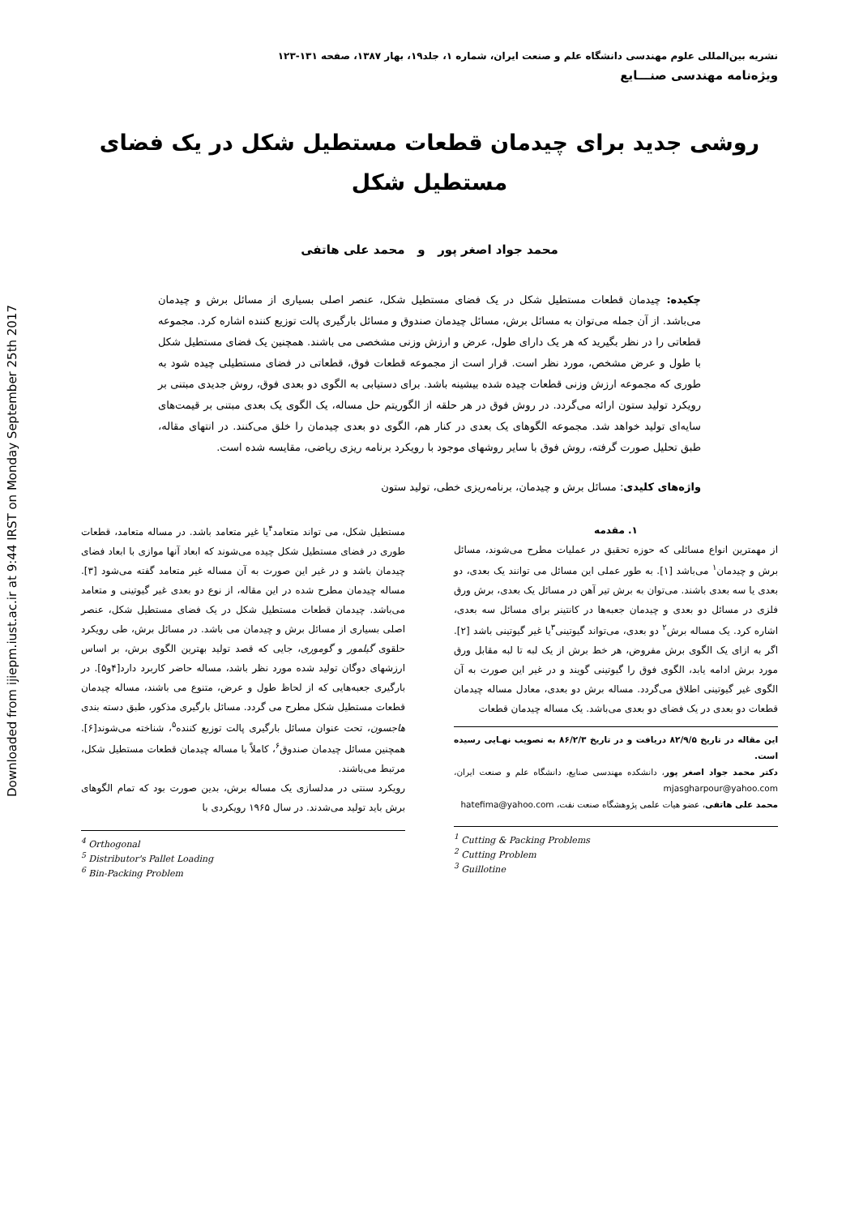Downloaded from ijiepm.iust.ac.ir at 9:44 IRST on Monday September 25th 2017
نشریه بین‌المللی علوم مهندسی دانشگاه علم و صنعت ایران، شماره ۱، جلد۱۹، بهار ۱۳۸۷، صفحه ۱۳۱-۱۲۳
ویژه‌نامه مهندسی صنـــایع
روشی جدید برای چیدمان قطعات مستطیل شکل در یک فضای مستطیل شکل
محمد جواد اصغر پور و محمد علی هاتفی
چکیده: چیدمان قطعات مستطیل شکل در یک فضای مستطیل شکل، عنصر اصلی بسیاری از مسائل برش و چیدمان می‌باشد. از آن جمله می‌توان به مسائل برش، مسائل چیدمان صندوق و مسائل بارگیری پالت توزیع کننده اشاره کرد. مجموعه قطعاتی را در نظر بگیرید که هر یک دارای طول، عرض و ارزش وزنی مشخصی می باشند. همچنین یک فضای مستطیل شکل با طول و عرض مشخص، مورد نظر است. قرار است از مجموعه قطعات فوق، قطعاتی در فضای مستطیلی چیده شود به طوری که مجموعه ارزش وزنی قطعات چیده شده بیشینه باشد. برای دستیابی به الگوی دو بعدی فوق، روش جدیدی مبتنی بر رویکرد تولید ستون ارائه می‌گردد. در روش فوق در هر حلقه از الگوریتم حل مساله، یک الگوی یک بعدی مبتنی بر قیمت‌های سایه‌ای تولید خواهد شد. مجموعه الگوهای یک بعدی در کنار هم، الگوی دو بعدی چیدمان را خلق می‌کنند. در انتهای مقاله، طبق تحلیل صورت گرفته، روش فوق با سایر روشهای موجود با رویکرد برنامه ریزی ریاضی، مقایسه شده است.
واژه‌های کلیدی: مسائل برش و چیدمان، برنامه‌ریزی خطی، تولید ستون
۱. مقدمه
از مهمترین انواع مسائلی که حوزه تحقیق در عملیات مطرح می‌شوند، مسائل برش و چیدمان<sup>۱</sup> می‌باشد [۱]. به طور عملی این مسائل می توانند یک بعدی، دو بعدی یا سه بعدی باشند. می‌توان به برش تیر آهن در مسائل یک بعدی، برش ورق فلزی در مسائل دو بعدی و چیدمان جعبه‌ها در کانتینر برای مسائل سه بعدی، اشاره کرد. یک مساله برش<sup>۲</sup> دو بعدی، می‌تواند گیوتینی<sup>۳</sup>یا غیر گیوتینی باشد [۲]. اگر به ازای یک الگوی برش مفروض، هر خط برش از یک لبه تا لبه مقابل ورق مورد برش ادامه یابد، الگوی فوق را گیوتینی گویند و در غیر این صورت به آن الگوی غیر گیوتینی اطلاق می‌گردد. مساله برش دو بعدی، معادل مساله چیدمان قطعات دو بعدی در یک فضای دو بعدی می‌باشد. یک مساله چیدمان قطعات
این مقاله در تاریخ ۸۲/۹/۵ دریافت و در تاریخ ۸۶/۲/۳ به تصویب نهـایی رسیده است.
دکتر محمد جواد اصغر پور، دانشکده مهندسی صنایع، دانشگاه علم و صنعت ایران، mjasgharpour@yahoo.com
محمد علی هاتفی، عضو هیات علمی پژوهشگاه صنعت نفت، hatefima@yahoo.com
<sup>1</sup> Cutting & Packing Problems
<sup>2</sup> Cutting Problem
<sup>3</sup> Guillotine
مستطیل شکل، می تواند متعامد<sup>۴</sup>یا غیر متعامد باشد. در مساله متعامد، قطعات طوری در فضای مستطیل شکل چیده می‌شوند که ابعاد آنها موازی با ابعاد فضای چیدمان باشد و در غیر این صورت به آن مساله غیر متعامد گفته می‌شود [۳]. مساله چیدمان مطرح شده در این مقاله، از نوع دو بعدی غیر گیوتینی و متعامد می‌باشد. چیدمان قطعات مستطیل شکل در یک فضای مستطیل شکل، عنصر اصلی بسیاری از مسائل برش و چیدمان می باشد. در مسائل برش، طی رویکرد حلقوی گیلمور و گوموری، جایی که قصد تولید بهترین الگوی برش، بر اساس ارزشهای دوگان تولید شده مورد نظر باشد، مساله حاضر کاربرد دارد[۴و۵]. در بارگیری جعبه‌هایی که از لحاظ طول و عرض، متنوع می باشند، مساله چیدمان قطعات مستطیل شکل مطرح می گردد. مسائل بارگیری مذکور، طبق دسته بندی هاجسون، تحت عنوان مسائل بارگیری پالت توزیع کننده<sup>۵</sup>، شناخته می‌شوند[۶]. همچنین مسائل چیدمان صندوق<sup>۶</sup>، کاملاً با مساله چیدمان قطعات مستطیل شکل، مرتبط می‌باشند.
رویکرد سنتی در مدلسازی یک مساله برش، بدین صورت بود که تمام الگوهای برش باید تولید می‌شدند. در سال ۱۹۶۵ رویکردی با
<sup>4</sup> Orthogonal
<sup>5</sup> Distributor's Pallet Loading
<sup>6</sup> Bin-Packing Problem